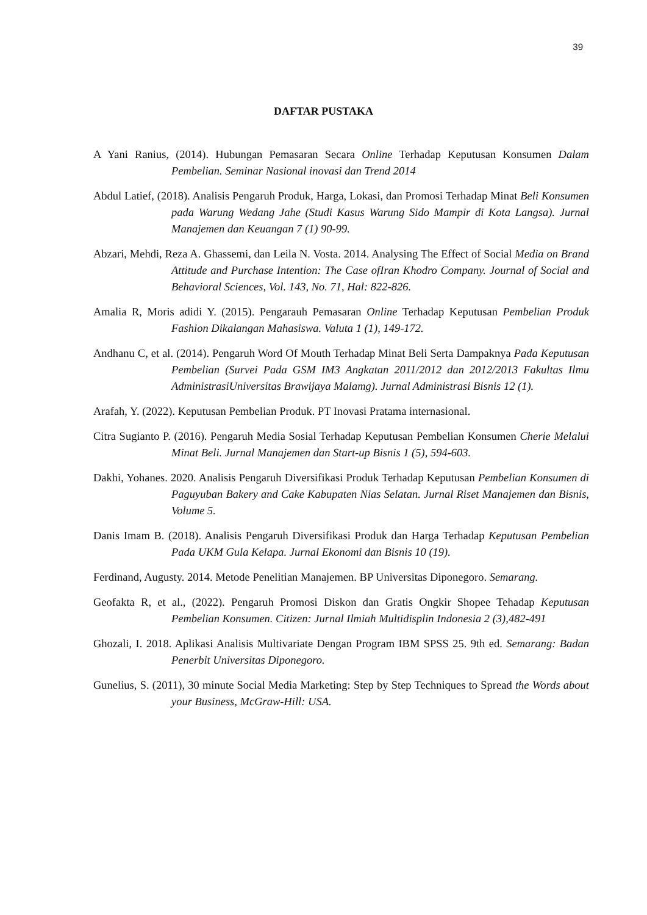39
DAFTAR PUSTAKA
A Yani Ranius, (2014). Hubungan Pemasaran Secara Online Terhadap Keputusan Konsumen Dalam Pembelian. Seminar Nasional inovasi dan Trend 2014
Abdul Latief, (2018). Analisis Pengaruh Produk, Harga, Lokasi, dan Promosi Terhadap Minat Beli Konsumen pada Warung Wedang Jahe (Studi Kasus Warung Sido Mampir di Kota Langsa). Jurnal Manajemen dan Keuangan 7 (1) 90-99.
Abzari, Mehdi, Reza A. Ghassemi, dan Leila N. Vosta. 2014. Analysing The Effect of Social Media on Brand Attitude and Purchase Intention: The Case ofIran Khodro Company. Journal of Social and Behavioral Sciences, Vol. 143, No. 71, Hal: 822-826.
Amalia R, Moris adidi Y. (2015). Pengarauh Pemasaran Online Terhadap Keputusan Pembelian Produk Fashion Dikalangan Mahasiswa. Valuta 1 (1), 149-172.
Andhanu C, et al. (2014). Pengaruh Word Of Mouth Terhadap Minat Beli Serta Dampaknya Pada Keputusan Pembelian (Survei Pada GSM IM3 Angkatan 2011/2012 dan 2012/2013 Fakultas Ilmu AdministrasiUniversitas Brawijaya Malamg). Jurnal Administrasi Bisnis 12 (1).
Arafah, Y. (2022). Keputusan Pembelian Produk. PT Inovasi Pratama internasional.
Citra Sugianto P. (2016). Pengaruh Media Sosial Terhadap Keputusan Pembelian Konsumen Cherie Melalui Minat Beli. Jurnal Manajemen dan Start-up Bisnis 1 (5), 594-603.
Dakhi, Yohanes. 2020. Analisis Pengaruh Diversifikasi Produk Terhadap Keputusan Pembelian Konsumen di Paguyuban Bakery and Cake Kabupaten Nias Selatan. Jurnal Riset Manajemen dan Bisnis, Volume 5.
Danis Imam B. (2018). Analisis Pengaruh Diversifikasi Produk dan Harga Terhadap Keputusan Pembelian Pada UKM Gula Kelapa. Jurnal Ekonomi dan Bisnis 10 (19).
Ferdinand, Augusty. 2014. Metode Penelitian Manajemen. BP Universitas Diponegoro. Semarang.
Geofakta R, et al., (2022). Pengaruh Promosi Diskon dan Gratis Ongkir Shopee Tehadap Keputusan Pembelian Konsumen. Citizen: Jurnal Ilmiah Multidisplin Indonesia 2 (3),482-491
Ghozali, I. 2018. Aplikasi Analisis Multivariate Dengan Program IBM SPSS 25. 9th ed. Semarang: Badan Penerbit Universitas Diponegoro.
Gunelius, S. (2011), 30 minute Social Media Marketing: Step by Step Techniques to Spread the Words about your Business, McGraw-Hill: USA.